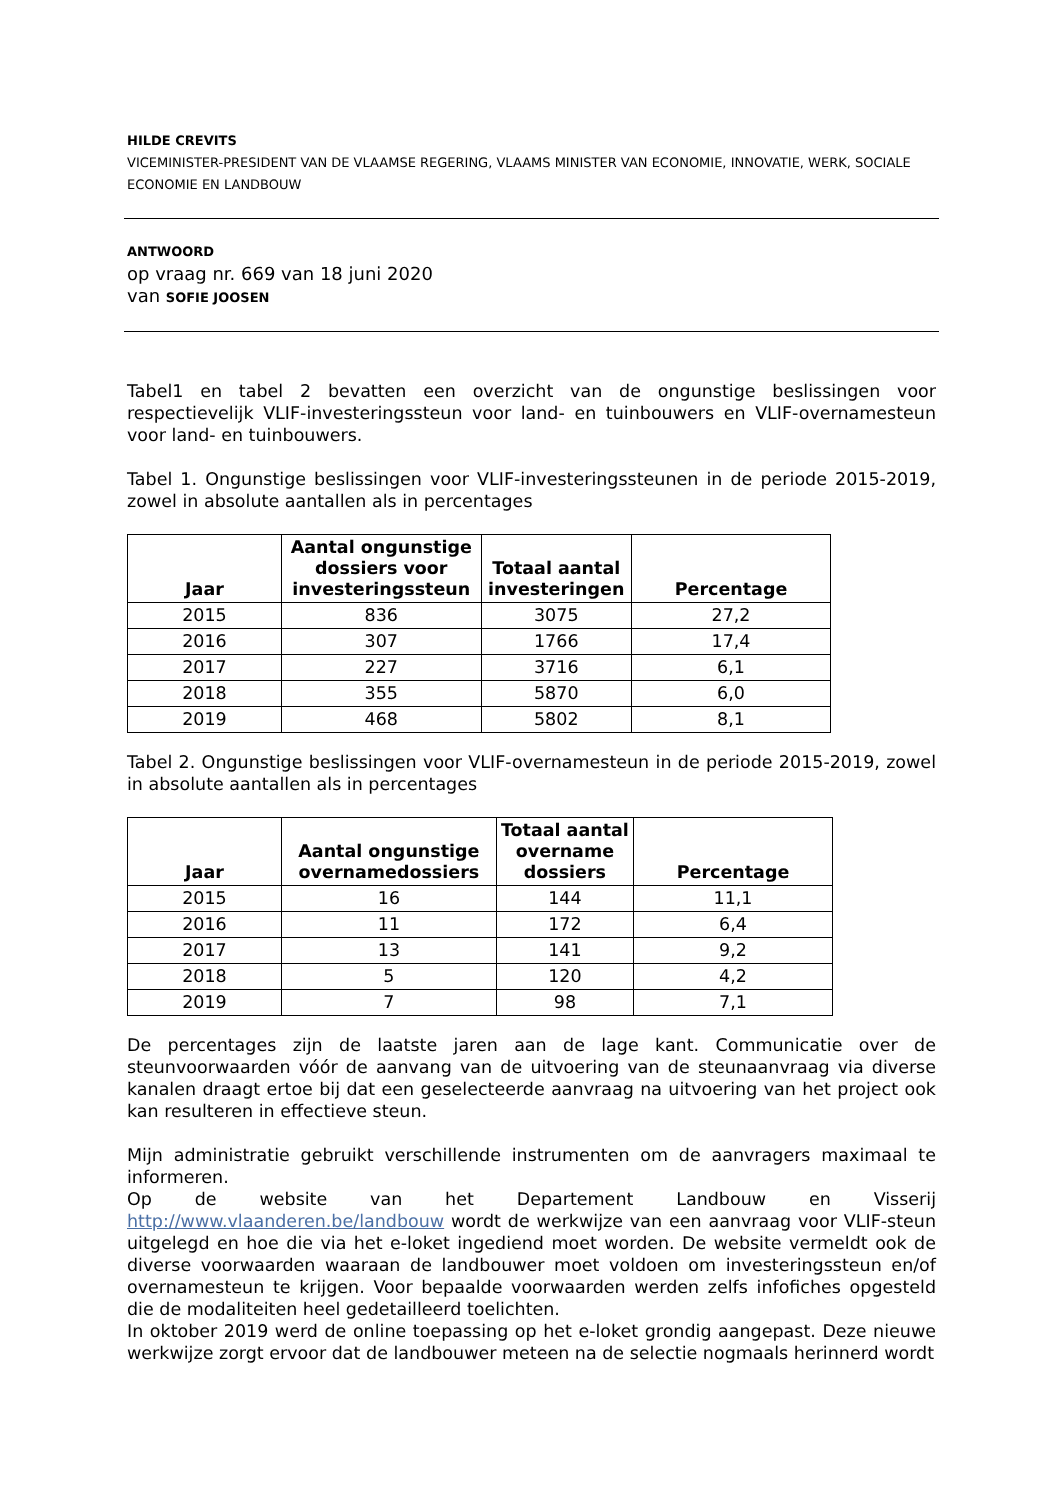HILDE CREVITS
VICEMINISTER-PRESIDENT VAN DE VLAAMSE REGERING, VLAAMS MINISTER VAN ECONOMIE, INNOVATIE, WERK, SOCIALE ECONOMIE EN LANDBOUW
ANTWOORD
op vraag nr. 669 van 18 juni 2020
van SOFIE JOOSEN
Tabel1 en tabel 2 bevatten een overzicht van de ongunstige beslissingen voor respectievelijk VLIF-investeringssteun voor land- en tuinbouwers en VLIF-overnamesteun voor land- en tuinbouwers.
Tabel 1. Ongunstige beslissingen voor VLIF-investeringssteunen in de periode 2015-2019, zowel in absolute aantallen als in percentages
| Jaar | Aantal ongunstige dossiers voor investeringssteun | Totaal aantal investeringen | Percentage |
| --- | --- | --- | --- |
| 2015 | 836 | 3075 | 27,2 |
| 2016 | 307 | 1766 | 17,4 |
| 2017 | 227 | 3716 | 6,1 |
| 2018 | 355 | 5870 | 6,0 |
| 2019 | 468 | 5802 | 8,1 |
Tabel 2. Ongunstige beslissingen voor VLIF-overnamesteun in de periode 2015-2019, zowel in absolute aantallen als in percentages
| Jaar | Aantal ongunstige overnamedossiers | Totaal aantal overname dossiers | Percentage |
| --- | --- | --- | --- |
| 2015 | 16 | 144 | 11,1 |
| 2016 | 11 | 172 | 6,4 |
| 2017 | 13 | 141 | 9,2 |
| 2018 | 5 | 120 | 4,2 |
| 2019 | 7 | 98 | 7,1 |
De percentages zijn de laatste jaren aan de lage kant. Communicatie over de steunvoorwaarden vóór de aanvang van de uitvoering van de steunaanvraag via diverse kanalen draagt ertoe bij dat een geselecteerde aanvraag na uitvoering van het project ook kan resulteren in effectieve steun.
Mijn administratie gebruikt verschillende instrumenten om de aanvragers maximaal te informeren.
Op de website van het Departement Landbouw en Visserij http://www.vlaanderen.be/landbouw wordt de werkwijze van een aanvraag voor VLIF-steun uitgelegd en hoe die via het e-loket ingediend moet worden. De website vermeldt ook de diverse voorwaarden waaraan de landbouwer moet voldoen om investeringssteun en/of overnamesteun te krijgen. Voor bepaalde voorwaarden werden zelfs infofiches opgesteld die de modaliteiten heel gedetailleerd toelichten.
In oktober 2019 werd de online toepassing op het e-loket grondig aangepast. Deze nieuwe werkwijze zorgt ervoor dat de landbouwer meteen na de selectie nogmaals herinnerd wordt